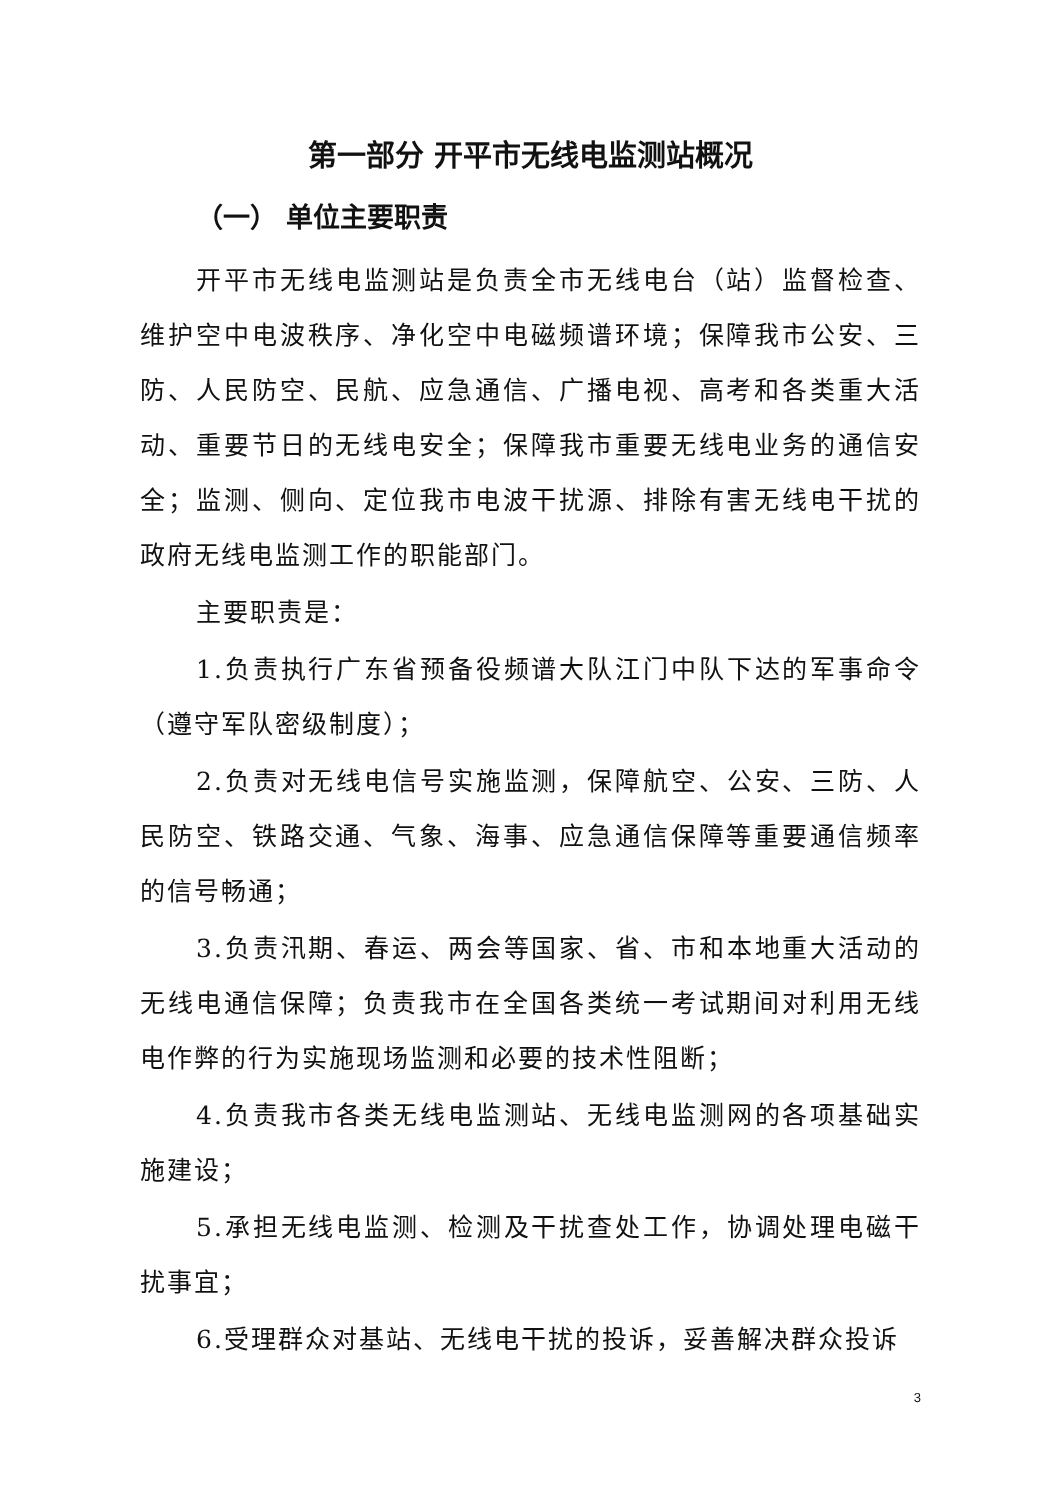第一部分 开平市无线电监测站概况
（一） 单位主要职责
开平市无线电监测站是负责全市无线电台（站）监督检查、维护空中电波秩序、净化空中电磁频谱环境；保障我市公安、三防、人民防空、民航、应急通信、广播电视、高考和各类重大活动、重要节日的无线电安全；保障我市重要无线电业务的通信安全；监测、侧向、定位我市电波干扰源、排除有害无线电干扰的政府无线电监测工作的职能部门。
主要职责是：
1.负责执行广东省预备役频谱大队江门中队下达的军事命令（遵守军队密级制度）；
2.负责对无线电信号实施监测，保障航空、公安、三防、人民防空、铁路交通、气象、海事、应急通信保障等重要通信频率的信号畅通；
3.负责汛期、春运、两会等国家、省、市和本地重大活动的无线电通信保障；负责我市在全国各类统一考试期间对利用无线电作弊的行为实施现场监测和必要的技术性阻断；
4.负责我市各类无线电监测站、无线电监测网的各项基础实施建设；
5.承担无线电监测、检测及干扰查处工作，协调处理电磁干扰事宜；
6.受理群众对基站、无线电干扰的投诉，妥善解决群众投诉
3